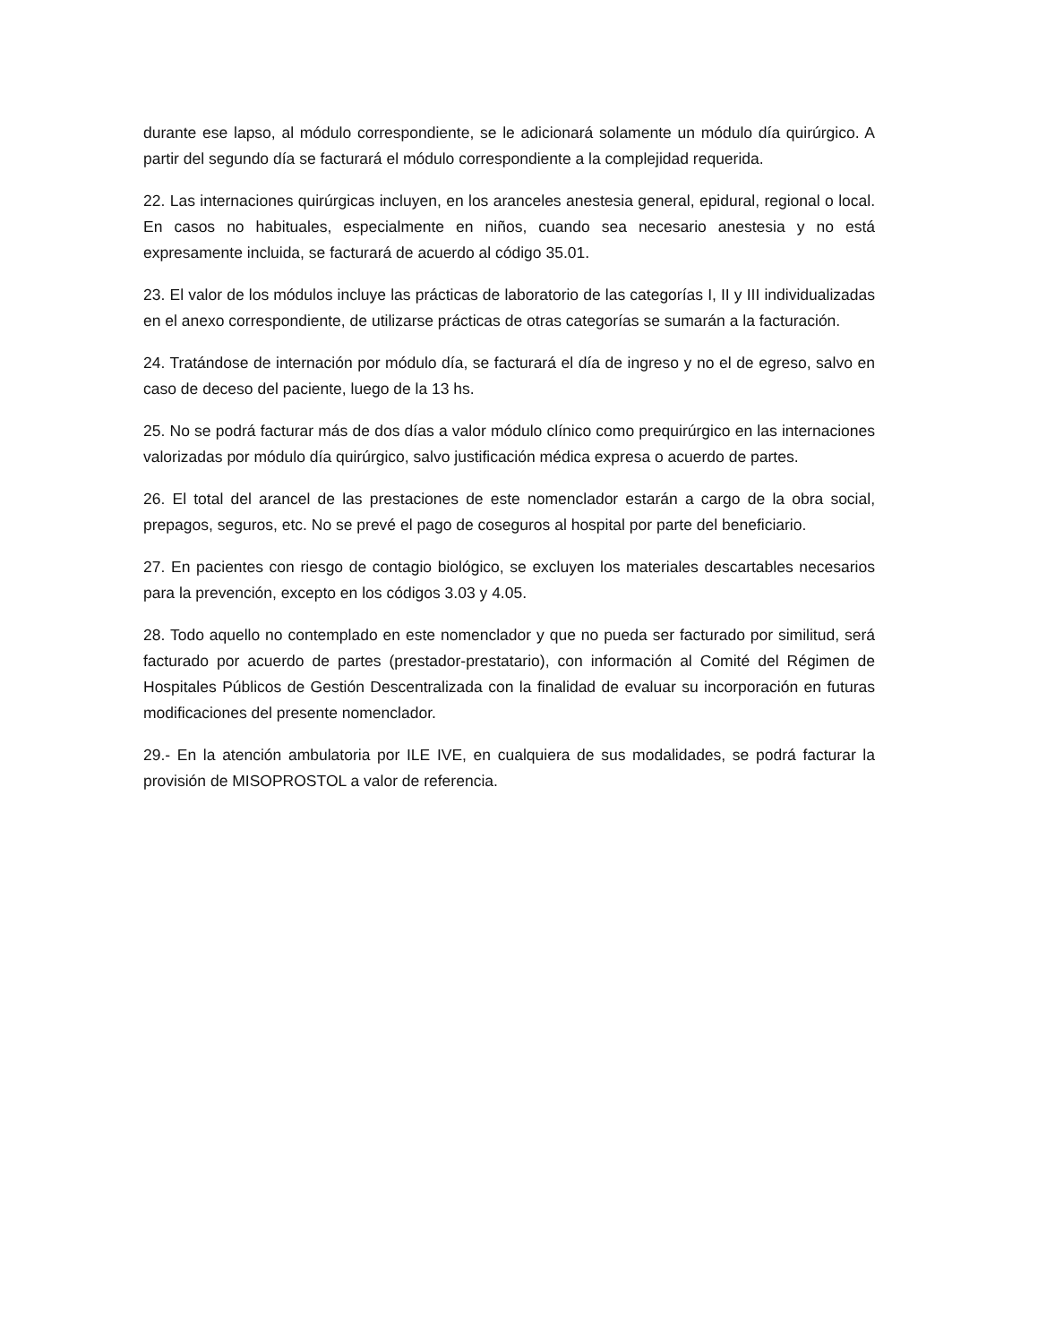durante ese lapso, al módulo correspondiente, se le adicionará solamente un módulo día quirúrgico. A partir del segundo día se facturará el módulo correspondiente a la complejidad requerida.
22. Las internaciones quirúrgicas incluyen, en los aranceles anestesia general, epidural, regional o local. En casos no habituales, especialmente en niños, cuando sea necesario anestesia y no está expresamente incluida, se facturará de acuerdo al código 35.01.
23. El valor de los módulos incluye las prácticas de laboratorio de las categorías I, II y III individualizadas en el anexo correspondiente, de utilizarse prácticas de otras categorías se sumarán a la facturación.
24. Tratándose de internación por módulo día, se facturará el día de ingreso y no el de egreso, salvo en caso de deceso del paciente, luego de la 13 hs.
25. No se podrá facturar más de dos días a valor módulo clínico como prequirúrgico en las internaciones valorizadas por módulo día quirúrgico, salvo justificación médica expresa o acuerdo de partes.
26. El total del arancel de las prestaciones de este nomenclador estarán a cargo de la obra social, prepagos, seguros, etc. No se prevé el pago de coseguros al hospital por parte del beneficiario.
27. En pacientes con riesgo de contagio biológico, se excluyen los materiales descartables necesarios para la prevención, excepto en los códigos 3.03 y 4.05.
28. Todo aquello no contemplado en este nomenclador y que no pueda ser facturado por similitud, será facturado por acuerdo de partes (prestador-prestatario), con información al Comité del Régimen de Hospitales Públicos de Gestión Descentralizada con la finalidad de evaluar su incorporación en futuras modificaciones del presente nomenclador.
29.- En la atención ambulatoria por ILE IVE, en cualquiera de sus modalidades, se podrá facturar la provisión de MISOPROSTOL a valor de referencia.